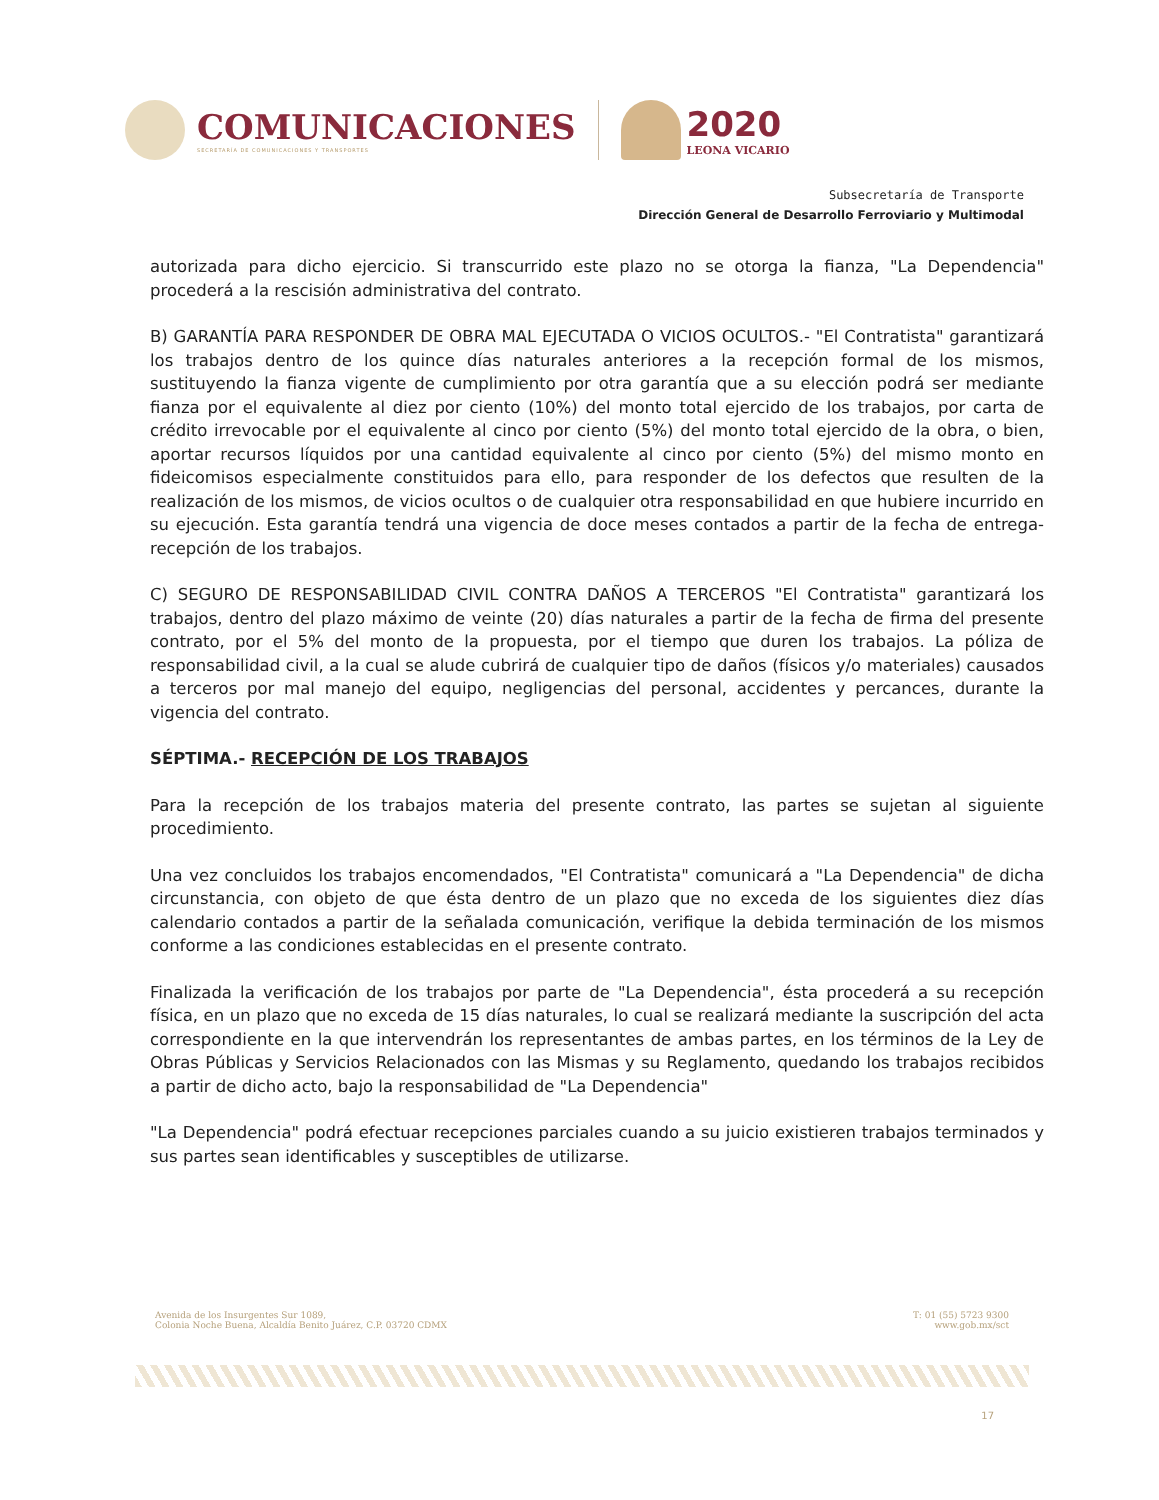COMUNICACIONES
SECRETARÍA DE COMUNICACIONES Y TRANSPORTES
2020
LEONA VICARIO
Subsecretaría de Transporte
Dirección General de Desarrollo Ferroviario y Multimodal
autorizada para dicho ejercicio. Si transcurrido este plazo no se otorga la fianza, "La Dependencia" procederá a la rescisión administrativa del contrato.
B) GARANTÍA PARA RESPONDER DE OBRA MAL EJECUTADA O VICIOS OCULTOS.- "El Contratista" garantizará los trabajos dentro de los quince días naturales anteriores a la recepción formal de los mismos, sustituyendo la fianza vigente de cumplimiento por otra garantía que a su elección podrá ser mediante fianza por el equivalente al diez por ciento (10%) del monto total ejercido de los trabajos, por carta de crédito irrevocable por el equivalente al cinco por ciento (5%) del monto total ejercido de la obra, o bien, aportar recursos líquidos por una cantidad equivalente al cinco por ciento (5%) del mismo monto en fideicomisos especialmente constituidos para ello, para responder de los defectos que resulten de la realización de los mismos, de vicios ocultos o de cualquier otra responsabilidad en que hubiere incurrido en su ejecución. Esta garantía tendrá una vigencia de doce meses contados a partir de la fecha de entrega-recepción de los trabajos.
C) SEGURO DE RESPONSABILIDAD CIVIL CONTRA DAÑOS A TERCEROS "El Contratista" garantizará los trabajos, dentro del plazo máximo de veinte (20) días naturales a partir de la fecha de firma del presente contrato, por el 5% del monto de la propuesta, por el tiempo que duren los trabajos. La póliza de responsabilidad civil, a la cual se alude cubrirá de cualquier tipo de daños (físicos y/o materiales) causados a terceros por mal manejo del equipo, negligencias del personal, accidentes y percances, durante la vigencia del contrato.
SÉPTIMA.- RECEPCIÓN DE LOS TRABAJOS
Para la recepción de los trabajos materia del presente contrato, las partes se sujetan al siguiente procedimiento.
Una vez concluidos los trabajos encomendados, "El Contratista" comunicará a "La Dependencia" de dicha circunstancia, con objeto de que ésta dentro de un plazo que no exceda de los siguientes diez días calendario contados a partir de la señalada comunicación, verifique la debida terminación de los mismos conforme a las condiciones establecidas en el presente contrato.
Finalizada la verificación de los trabajos por parte de "La Dependencia", ésta procederá a su recepción física, en un plazo que no exceda de 15 días naturales, lo cual se realizará mediante la suscripción del acta correspondiente en la que intervendrán los representantes de ambas partes, en los términos de la Ley de Obras Públicas y Servicios Relacionados con las Mismas y su Reglamento, quedando los trabajos recibidos a partir de dicho acto, bajo la responsabilidad de "La Dependencia"
"La Dependencia" podrá efectuar recepciones parciales cuando a su juicio existieren trabajos terminados y sus partes sean identificables y susceptibles de utilizarse.
Avenida de los Insurgentes Sur 1089,
Colonia Noche Buena, Alcaldía Benito Juárez, C.P. 03720 CDMX
T: 01 (55) 5723 9300
www.gob.mx/sct
17